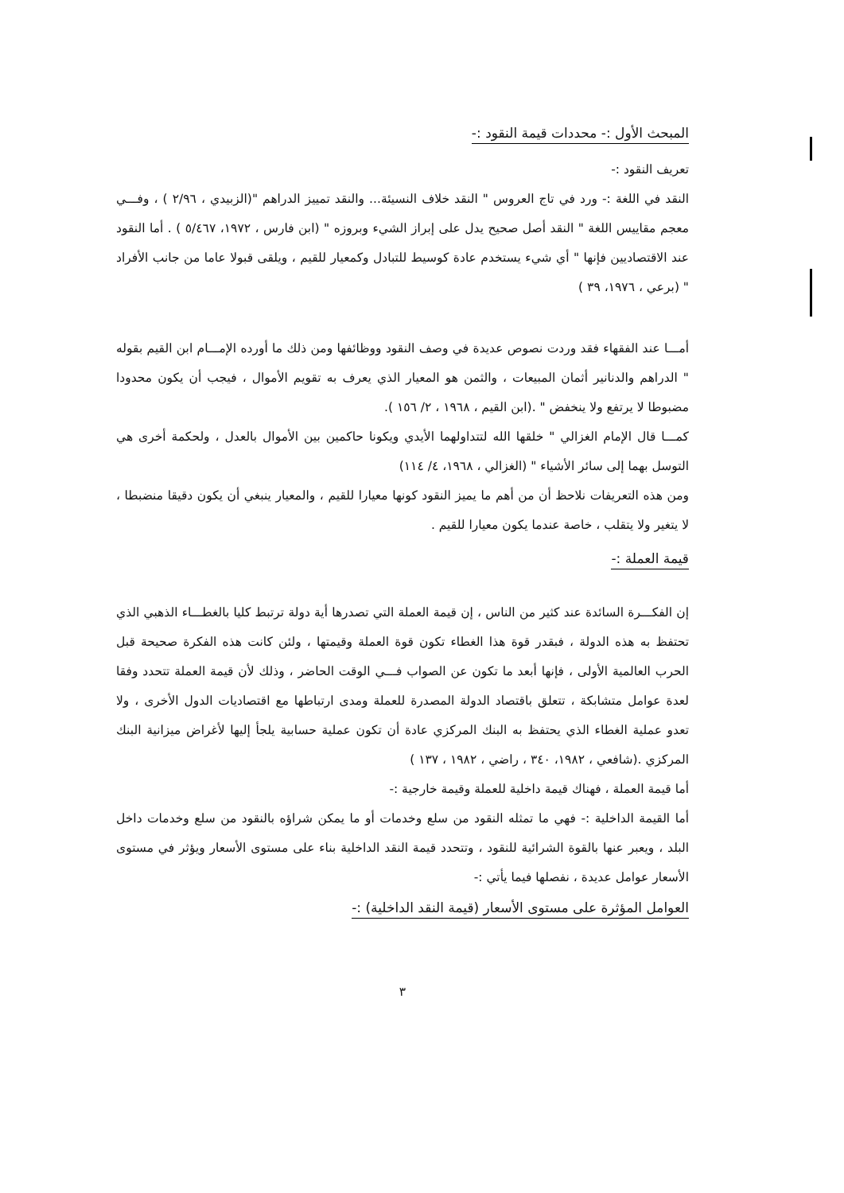المبحث الأول :- محددات قيمة النقود :-
تعريف النقود :-
النقد في اللغة :- ورد في تاج العروس " النقد خلاف النسيئة... والنقد تمييز الدراهم "(الزبيدي ، ٢/٩٦ ) ، وفـــي معجم مقاييس اللغة " النقد أصل صحيح يدل على إبراز الشيء وبروزه " (ابن فارس ، ١٩٧٢، ٥/٤٦٧ ) . أما النقود عند الاقتصاديين فإنها " أي شيء يستخدم عادة كوسيط للتبادل وكمعيار للقيم ، ويلقى قبولا عاما من جانب الأفراد " (برعي ، ١٩٧٦، ٣٩ )
أمـــا عند الفقهاء فقد وردت نصوص عديدة في وصف النقود ووظائفها ومن ذلك ما أورده الإمـــام ابن القيم بقوله " الدراهم والدنانير أثمان المبيعات ، والثمن هو المعيار الذي يعرف به تقويم الأموال ، فيجب أن يكون محدودا مضبوطا لا يرتفع ولا ينخفض " .(ابن القيم ، ١٩٦٨ ، ٢/ ١٥٦ ).
كمـــا قال الإمام الغزالي " خلقها الله لتتداولهما الأيدي ويكونا حاكمين بين الأموال بالعدل ، ولحكمة أخرى هي التوسل بهما إلى سائر الأشياء " (الغزالي ، ١٩٦٨، ٤/ ١١٤)
ومن هذه التعريفات نلاحظ أن من أهم ما يميز النقود كونها معيارا للقيم ، والمعيار ينبغي أن يكون دقيقا منضبطا ، لا يتغير ولا يتقلب ، خاصة عندما يكون معيارا للقيم .
قيمة العملة :-
إن الفكـــرة السائدة عند كثير من الناس ، إن قيمة العملة التي تصدرها أية دولة ترتبط كليا بالغطـــاء الذهبي الذي تحتفظ به هذه الدولة ، فبقدر قوة هذا الغطاء تكون قوة العملة وقيمتها ، ولئن كانت هذه الفكرة صحيحة قبل الحرب العالمية الأولى ، فإنها أبعد ما تكون عن الصواب فـــي الوقت الحاضر ، وذلك لأن قيمة العملة تتحدد وفقا لعدة عوامل متشابكة ، تتعلق باقتصاد الدولة المصدرة للعملة ومدى ارتباطها مع اقتصاديات الدول الأخرى ، ولا تعدو عملية الغطاء الذي يحتفظ به البنك المركزي عادة أن تكون عملية حسابية يلجأ إليها لأغراض ميزانية البنك المركزي .(شافعي ، ١٩٨٢، ٣٤٠ ، راضي ، ١٩٨٢ ، ١٣٧ )
أما قيمة العملة ، فهناك قيمة داخلية للعملة وقيمة خارجية :-
أما القيمة الداخلية :- فهي ما تمثله النقود من سلع وخدمات أو ما يمكن شراؤه بالنقود من سلع وخدمات داخل البلد ، ويعبر عنها بالقوة الشرائية للنقود ، وتتحدد قيمة النقد الداخلية بناء على مستوى الأسعار ويؤثر في مستوى الأسعار عوامل عديدة ، نفصلها فيما يأتي :-
العوامل المؤثرة على مستوى الأسعار (قيمة النقد الداخلية) :-
٣